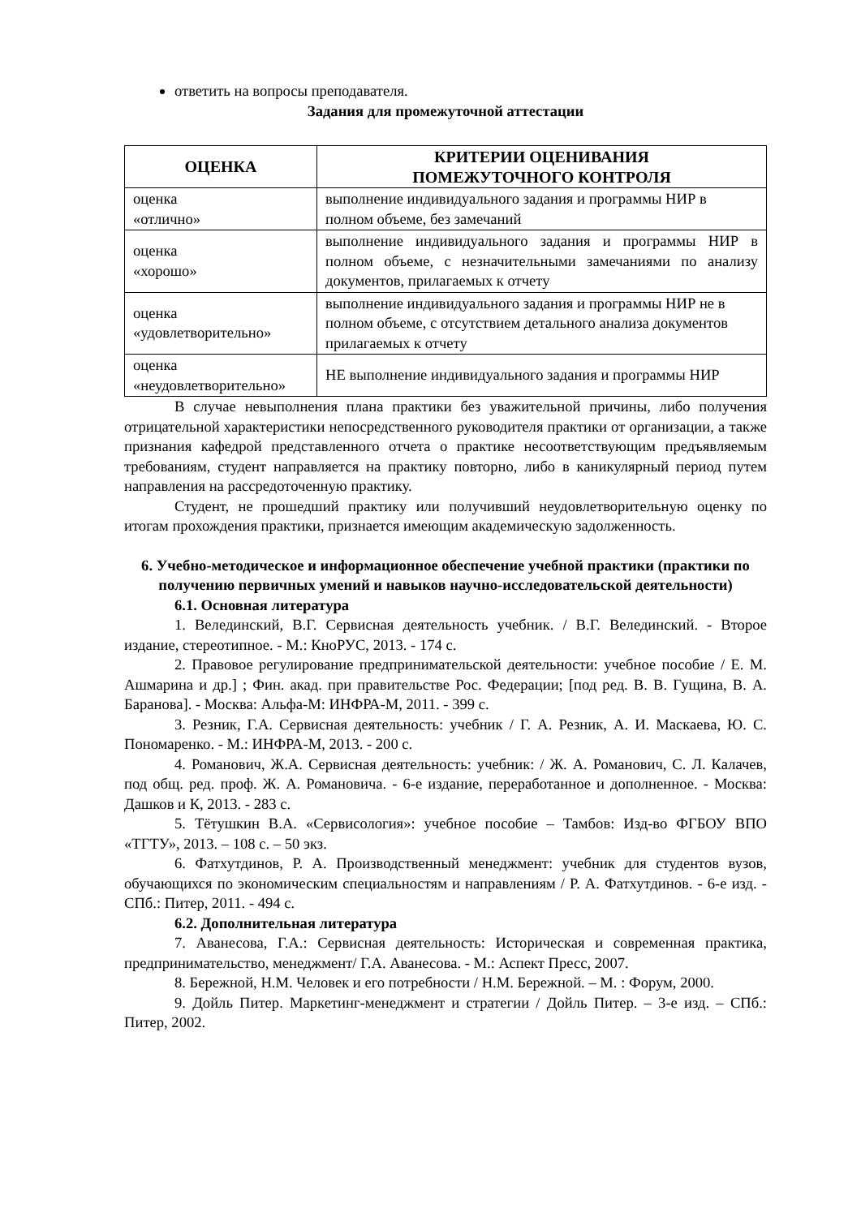ответить на вопросы преподавателя.
Задания для промежуточной аттестации
| ОЦЕНКА | КРИТЕРИИ ОЦЕНИВАНИЯ ПОМЕЖУТОЧНОГО КОНТРОЛЯ |
| --- | --- |
| оценка «отлично» | выполнение индивидуального задания и программы НИР в полном объеме, без замечаний |
| оценка «хорошо» | выполнение индивидуального задания и программы НИР в полном объеме, с незначительными замечаниями по анализу документов, прилагаемых к отчету |
| оценка «удовлетворительно» | выполнение индивидуального задания и программы НИР не в полном объеме, с отсутствием детального анализа документов прилагаемых к отчету |
| оценка «неудовлетворительно» | НЕ выполнение индивидуального задания и программы НИР |
В случае невыполнения плана практики без уважительной причины, либо получения отрицательной характеристики непосредственного руководителя практики от организации, а также признания кафедрой представленного отчета о практике несоответствующим предъявляемым требованиям, студент направляется на практику повторно, либо в каникулярный период путем направления на рассредоточенную практику.
Студент, не прошедший практику или получивший неудовлетворительную оценку по итогам прохождения практики, признается имеющим академическую задолженность.
6. Учебно-методическое и информационное обеспечение учебной практики (практики по получению первичных умений и навыков научно-исследовательской деятельности)
6.1. Основная литература
1. Велединский, В.Г. Сервисная деятельность учебник. / В.Г. Велединский. - Второе издание, стереотипное. - М.: КноРУС, 2013. - 174 с.
2. Правовое регулирование предпринимательской деятельности: учебное пособие / Е. М. Ашмарина и др.] ; Фин. акад. при правительстве Рос. Федерации; [под ред. В. В. Гущина, В. А. Баранова]. - Москва: Альфа-М: ИНФРА-М, 2011. - 399 с.
3. Резник, Г.А. Сервисная деятельность: учебник / Г. А. Резник, А. И. Маскаева, Ю. С. Пономаренко. - М.: ИНФРА-М, 2013. - 200 с.
4. Романович, Ж.А. Сервисная деятельность: учебник: / Ж. А. Романович, С. Л. Калачев, под общ. ред. проф. Ж. А. Романовича. - 6-е издание, переработанное и дополненное. - Москва: Дашков и К, 2013. - 283 с.
5. Тётушкин В.А. «Сервисология»: учебное пособие – Тамбов: Изд-во ФГБОУ ВПО «ТГТУ», 2013. – 108 с. – 50 экз.
6. Фатхутдинов, Р. А. Производственный менеджмент: учебник для студентов вузов, обучающихся по экономическим специальностям и направлениям / Р. А. Фатхутдинов. - 6-е изд. - СПб.: Питер, 2011. - 494 с.
6.2. Дополнительная литература
7. Аванесова, Г.А.: Сервисная деятельность: Историческая и современная практика, предпринимательство, менеджмент/ Г.А. Аванесова. - М.: Аспект Пресс, 2007.
8. Бережной, Н.М. Человек и его потребности / Н.М. Бережной. – М. : Форум, 2000.
9. Дойль Питер. Маркетинг-менеджмент и стратегии / Дойль Питер. – 3-е изд. – СПб.: Питер, 2002.